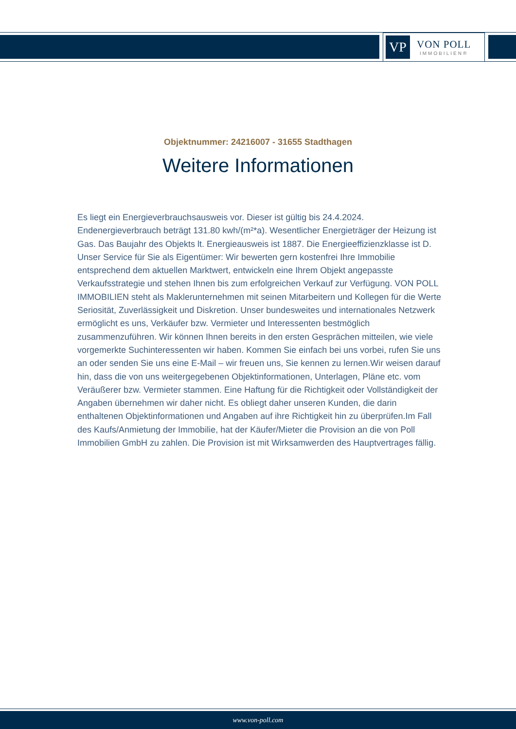VP
VON POLL
IMMOBILIEN®
Objektnummer: 24216007 - 31655 Stadthagen
Weitere Informationen
Es liegt ein Energieverbrauchsausweis vor. Dieser ist gültig bis 24.4.2024. Endenergieverbrauch beträgt 131.80 kwh/(m²*a). Wesentlicher Energieträger der Heizung ist Gas. Das Baujahr des Objekts lt. Energieausweis ist 1887. Die Energieeffizienzklasse ist D. Unser Service für Sie als Eigentümer: Wir bewerten gern kostenfrei Ihre Immobilie entsprechend dem aktuellen Marktwert, entwickeln eine Ihrem Objekt angepasste Verkaufsstrategie und stehen Ihnen bis zum erfolgreichen Verkauf zur Verfügung. VON POLL IMMOBILIEN steht als Maklerunternehmen mit seinen Mitarbeitern und Kollegen für die Werte Seriosität, Zuverlässigkeit und Diskretion. Unser bundesweites und internationales Netzwerk ermöglicht es uns, Verkäufer bzw. Vermieter und Interessenten bestmöglich zusammenzuführen. Wir können Ihnen bereits in den ersten Gesprächen mitteilen, wie viele vorgemerkte Suchinteressenten wir haben. Kommen Sie einfach bei uns vorbei, rufen Sie uns an oder senden Sie uns eine E-Mail – wir freuen uns, Sie kennen zu lernen.Wir weisen darauf hin, dass die von uns weitergegebenen Objektinformationen, Unterlagen, Pläne etc. vom Veräußerer bzw. Vermieter stammen. Eine Haftung für die Richtigkeit oder Vollständigkeit der Angaben übernehmen wir daher nicht. Es obliegt daher unseren Kunden, die darin enthaltenen Objektinformationen und Angaben auf ihre Richtigkeit hin zu überprüfen.Im Fall des Kaufs/Anmietung der Immobilie, hat der Käufer/Mieter die Provision an die von Poll Immobilien GmbH zu zahlen. Die Provision ist mit Wirksamwerden des Hauptvertrages fällig.
www.von-poll.com